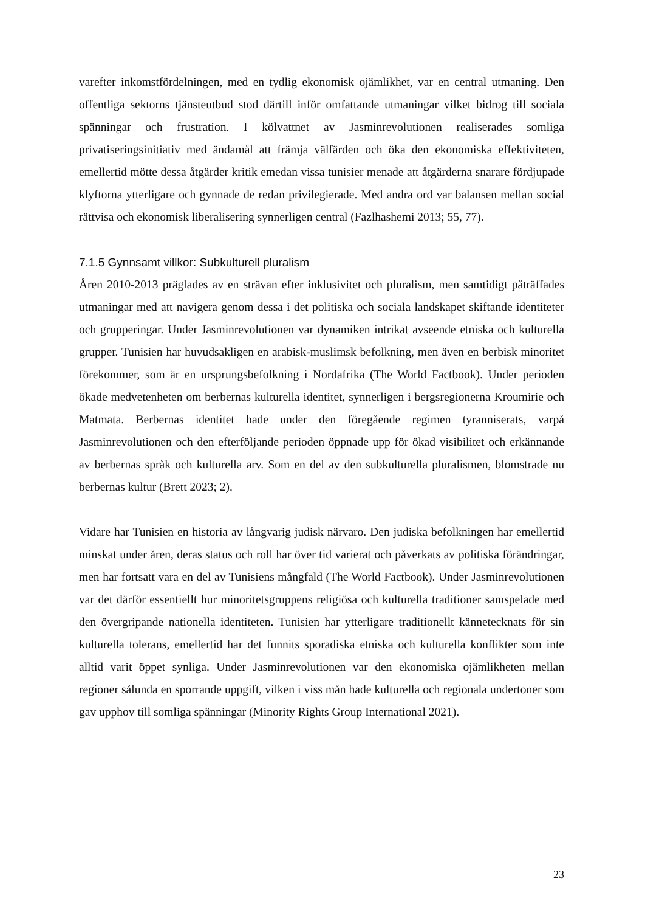varefter inkomstfördelningen, med en tydlig ekonomisk ojämlikhet, var en central utmaning. Den offentliga sektorns tjänsteutbud stod därtill inför omfattande utmaningar vilket bidrog till sociala spänningar och frustration. I kölvattnet av Jasminrevolutionen realiserades somliga privatiseringsinitiativ med ändamål att främja välfärden och öka den ekonomiska effektiviteten, emellertid mötte dessa åtgärder kritik emedan vissa tunisier menade att åtgärderna snarare fördjupade klyftorna ytterligare och gynnade de redan privilegierade. Med andra ord var balansen mellan social rättvisa och ekonomisk liberalisering synnerligen central (Fazlhashemi 2013; 55, 77).
7.1.5 Gynnsamt villkor: Subkulturell pluralism
Åren 2010-2013 präglades av en strävan efter inklusivitet och pluralism, men samtidigt påträffades utmaningar med att navigera genom dessa i det politiska och sociala landskapet skiftande identiteter och grupperingar. Under Jasminrevolutionen var dynamiken intrikat avseende etniska och kulturella grupper. Tunisien har huvudsakligen en arabisk-muslimsk befolkning, men även en berbisk minoritet förekommer, som är en ursprungsbefolkning i Nordafrika (The World Factbook). Under perioden ökade medvetenheten om berbernas kulturella identitet, synnerligen i bergsregionerna Kroumirie och Matmata. Berbernas identitet hade under den föregående regimen tyranniserats, varpå Jasminrevolutionen och den efterföljande perioden öppnade upp för ökad visibilitet och erkännande av berbernas språk och kulturella arv. Som en del av den subkulturella pluralismen, blomstrade nu berbernas kultur (Brett 2023; 2).
Vidare har Tunisien en historia av långvarig judisk närvaro. Den judiska befolkningen har emellertid minskat under åren, deras status och roll har över tid varierat och påverkats av politiska förändringar, men har fortsatt vara en del av Tunisiens mångfald (The World Factbook). Under Jasminrevolutionen var det därför essentiellt hur minoritetsgruppens religiösa och kulturella traditioner samspelade med den övergripande nationella identiteten. Tunisien har ytterligare traditionellt kännetecknats för sin kulturella tolerans, emellertid har det funnits sporadiska etniska och kulturella konflikter som inte alltid varit öppet synliga. Under Jasminrevolutionen var den ekonomiska ojämlikheten mellan regioner sålunda en sporrande uppgift, vilken i viss mån hade kulturella och regionala undertoner som gav upphov till somliga spänningar (Minority Rights Group International 2021).
23